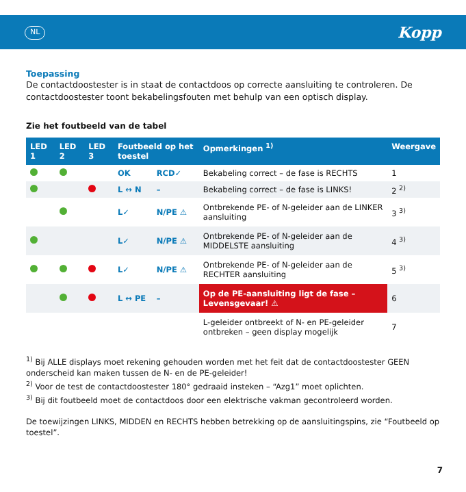NL Kopp
Toepassing
De contactdoostester is in staat de contactdoos op correcte aansluiting te controleren. De contactdoostester toont bekabelingsfouten met behulp van een optisch display.
Zie het foutbeeld van de tabel
| LED 1 | LED 2 | LED 3 | Foutbeeld op het toestel | | Opmerkingen <sup>1)</sup> | Weergave |
| --- | --- | --- | --- | --- | --- | --- |
| | | | OK | RCD✓ | Bekabeling correct – de fase is RECHTS | 1 |
| | | | L ↔ N | – | Bekabeling correct – de fase is LINKS! | 2 <sup>2)</sup> |
| | | | L✓ | N/PE ⚠ | Ontbrekende PE- of N-geleider aan de LINKER aansluiting | 3 <sup>3)</sup> |
| | | | L✓ | N/PE ⚠ | Ontbrekende PE- of N-geleider aan de MIDDELSTE aansluiting | 4 <sup>3)</sup> |
| | | | L✓ | N/PE ⚠ | Ontbrekende PE- of N-geleider aan de RECHTER aansluiting | 5 <sup>3)</sup> |
| | | | L ↔ PE | – | Op de PE-aansluiting ligt de fase – Levensgevaar! ⚠ | 6 |
| | | | | | L-geleider ontbreekt of N- en PE-geleider ontbreken – geen display mogelijk | 7 |
<sup>1)</sup> Bij ALLE displays moet rekening gehouden worden met het feit dat de contactdoostester GEEN onderscheid kan maken tussen de N- en de PE-geleider!
<sup>2)</sup> Voor de test de contactdoostester 180° gedraaid insteken – “Azg1” moet oplichten.
<sup>3)</sup> Bij dit foutbeeld moet de contactdoos door een elektrische vakman gecontroleerd worden.
De toewijzingen LINKS, MIDDEN en RECHTS hebben betrekking op de aansluitingspins, zie “Foutbeeld op toestel”.
7